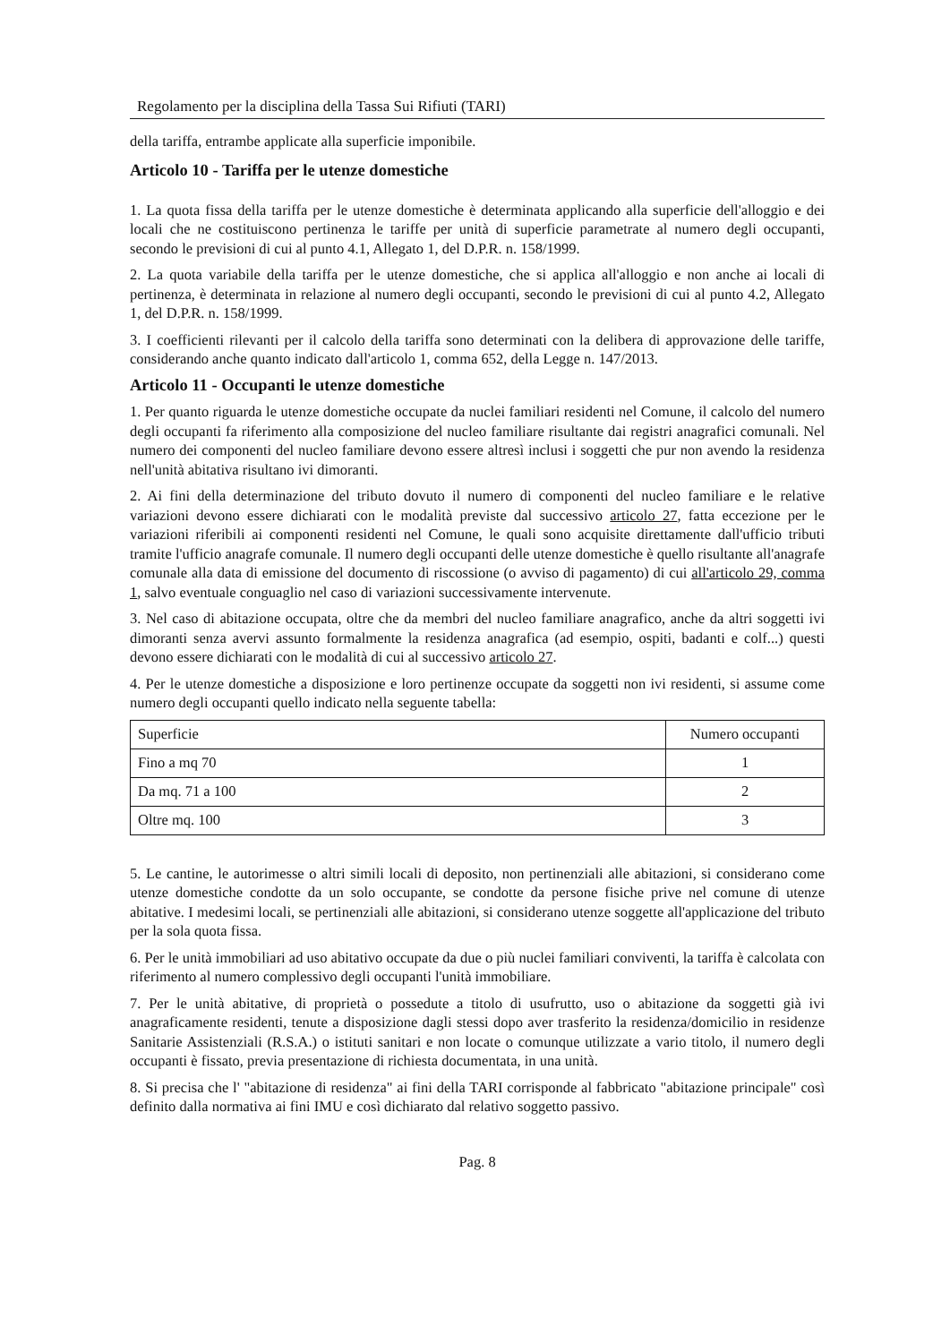Regolamento per la disciplina della Tassa Sui Rifiuti (TARI)
della tariffa, entrambe applicate alla superficie imponibile.
Articolo 10 - Tariffa per le utenze domestiche
1. La quota fissa della tariffa per le utenze domestiche è determinata applicando alla superficie dell'alloggio e dei locali che ne costituiscono pertinenza le tariffe per unità di superficie parametrate al numero degli occupanti, secondo le previsioni di cui al punto 4.1, Allegato 1, del D.P.R. n. 158/1999.
2. La quota variabile della tariffa per le utenze domestiche, che si applica all'alloggio e non anche ai locali di pertinenza, è determinata in relazione al numero degli occupanti, secondo le previsioni di cui al punto 4.2, Allegato 1, del D.P.R. n. 158/1999.
3. I coefficienti rilevanti per il calcolo della tariffa sono determinati con la delibera di approvazione delle tariffe, considerando anche quanto indicato dall'articolo 1, comma 652, della Legge n. 147/2013.
Articolo 11 - Occupanti le utenze domestiche
1. Per quanto riguarda le utenze domestiche occupate da nuclei familiari residenti nel Comune, il calcolo del numero degli occupanti fa riferimento alla composizione del nucleo familiare risultante dai registri anagrafici comunali. Nel numero dei componenti del nucleo familiare devono essere altresì inclusi i soggetti che pur non avendo la residenza nell'unità abitativa risultano ivi dimoranti.
2. Ai fini della determinazione del tributo dovuto il numero di componenti del nucleo familiare e le relative variazioni devono essere dichiarati con le modalità previste dal successivo articolo 27, fatta eccezione per le variazioni riferibili ai componenti residenti nel Comune, le quali sono acquisite direttamente dall'ufficio tributi tramite l'ufficio anagrafe comunale. Il numero degli occupanti delle utenze domestiche è quello risultante all'anagrafe comunale alla data di emissione del documento di riscossione (o avviso di pagamento) di cui all'articolo 29, comma 1, salvo eventuale conguaglio nel caso di variazioni successivamente intervenute.
3. Nel caso di abitazione occupata, oltre che da membri del nucleo familiare anagrafico, anche da altri soggetti ivi dimoranti senza avervi assunto formalmente la residenza anagrafica (ad esempio, ospiti, badanti e colf...) questi devono essere dichiarati con le modalità di cui al successivo articolo 27.
4. Per le utenze domestiche a disposizione e loro pertinenze occupate da soggetti non ivi residenti, si assume come numero degli occupanti quello indicato nella seguente tabella:
| Superficie | Numero occupanti |
| Fino a mq 70 | 1 |
| Da mq. 71 a 100 | 2 |
| Oltre mq. 100 | 3 |
5. Le cantine, le autorimesse o altri simili locali di deposito, non pertinenziali alle abitazioni, si considerano come utenze domestiche condotte da un solo occupante, se condotte da persone fisiche prive nel comune di utenze abitative. I medesimi locali, se pertinenziali alle abitazioni, si considerano utenze soggette all'applicazione del tributo per la sola quota fissa.
6. Per le unità immobiliari ad uso abitativo occupate da due o più nuclei familiari conviventi, la tariffa è calcolata con riferimento al numero complessivo degli occupanti l'unità immobiliare.
7. Per le unità abitative, di proprietà o possedute a titolo di usufrutto, uso o abitazione da soggetti già ivi anagraficamente residenti, tenute a disposizione dagli stessi dopo aver trasferito la residenza/domicilio in residenze Sanitarie Assistenziali (R.S.A.) o istituti sanitari e non locate o comunque utilizzate a vario titolo, il numero degli occupanti è fissato, previa presentazione di richiesta documentata, in una unità.
8. Si precisa che l' "abitazione di residenza" ai fini della TARI corrisponde al fabbricato "abitazione principale" così definito dalla normativa ai fini IMU e così dichiarato dal relativo soggetto passivo.
Pag. 8